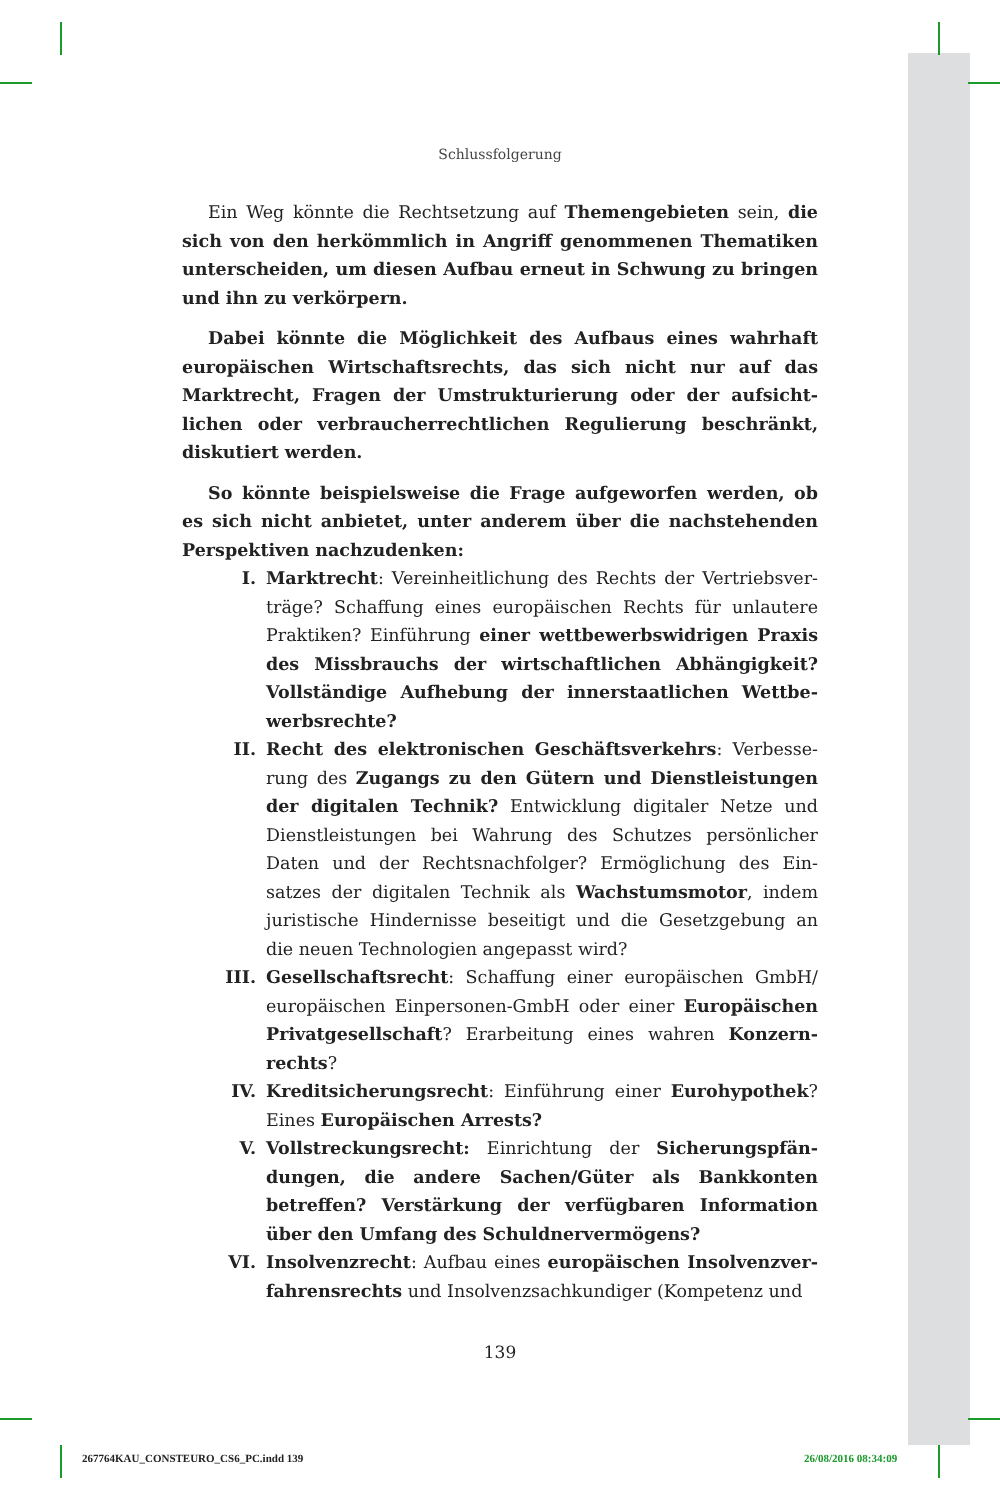Schlussfolgerung
Ein Weg könnte die Rechtsetzung auf Themengebieten sein, die sich von den herkömmlich in Angriff genommenen Thematiken unterscheiden, um diesen Aufbau erneut in Schwung zu bringen und ihn zu verkörpern.
Dabei könnte die Möglichkeit des Aufbaus eines wahrhaft europäischen Wirtschaftsrechts, das sich nicht nur auf das Marktrecht, Fragen der Umstrukturierung oder der aufsicht­lichen oder verbraucherrechtlichen Regulierung beschränkt, diskutiert werden.
So könnte beispielsweise die Frage aufgeworfen werden, ob es sich nicht anbietet, unter anderem über die nachstehenden Perspektiven nachzudenken:
I. Marktrecht: Vereinheitlichung des Rechts der Vertriebsver­träge? Schaffung eines europäischen Rechts für unlautere Praktiken? Einführung einer wettbewerbswidrigen Praxis des Missbrauchs der wirtschaftlichen Abhängigkeit? Vollständige Aufhebung der innerstaatlichen Wettbe­werbsrechte?
II. Recht des elektronischen Geschäftsverkehrs: Verbesse­rung des Zugangs zu den Gütern und Dienstleistungen der digitalen Technik? Entwicklung digitaler Netze und Dienstleistungen bei Wahrung des Schutzes persönlicher Daten und der Rechtsnachfolger? Ermöglichung des Ein­satzes der digitalen Technik als Wachstumsmotor, indem juristische Hindernisse beseitigt und die Gesetzgebung an die neuen Technologien angepasst wird?
III. Gesellschaftsrecht: Schaffung einer europäischen GmbH/ europäischen Einpersonen-GmbH oder einer Europäischen Privatgesellschaft? Erarbeitung eines wahren Konzern­rechts?
IV. Kreditsicherungsrecht: Einführung einer Eurohypothek? Eines Europäischen Arrests?
V. Vollstreckungsrecht: Einrichtung der Sicherungspfän­dungen, die andere Sachen/Güter als Bankkonten betref­fen? Verstärkung der verfügbaren Information über den Umfang des Schuldnervermögens?
VI. Insolvenzrecht: Aufbau eines europäischen Insolvenzver­fahrensrechts und Insolvenzsachkundiger (Kompetenz und
139
267764KAU_CONSTEURO_CS6_PC.indd 139
26/08/2016 08:34:09